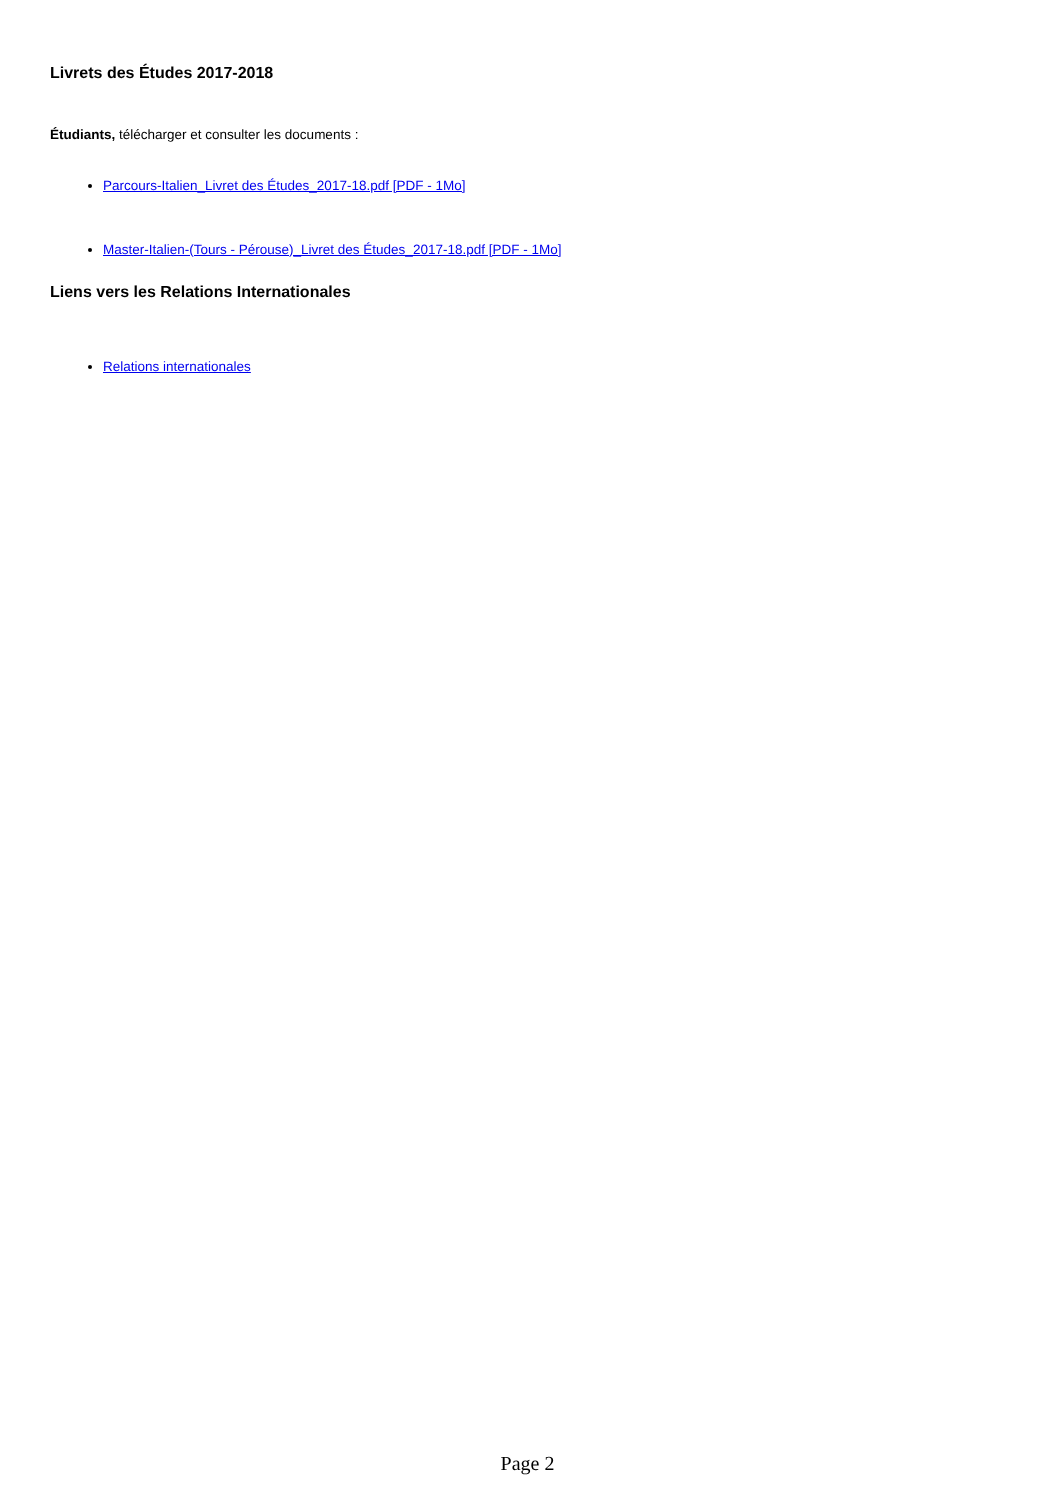Livrets des Études 2017-2018
Étudiants, télécharger et consulter les documents :
Parcours-Italien_Livret des Études_2017-18.pdf [PDF - 1Mo]
Master-Italien-(Tours - Pérouse)_Livret des Études_2017-18.pdf [PDF - 1Mo]
Liens vers les Relations Internationales
Relations internationales
Page 2